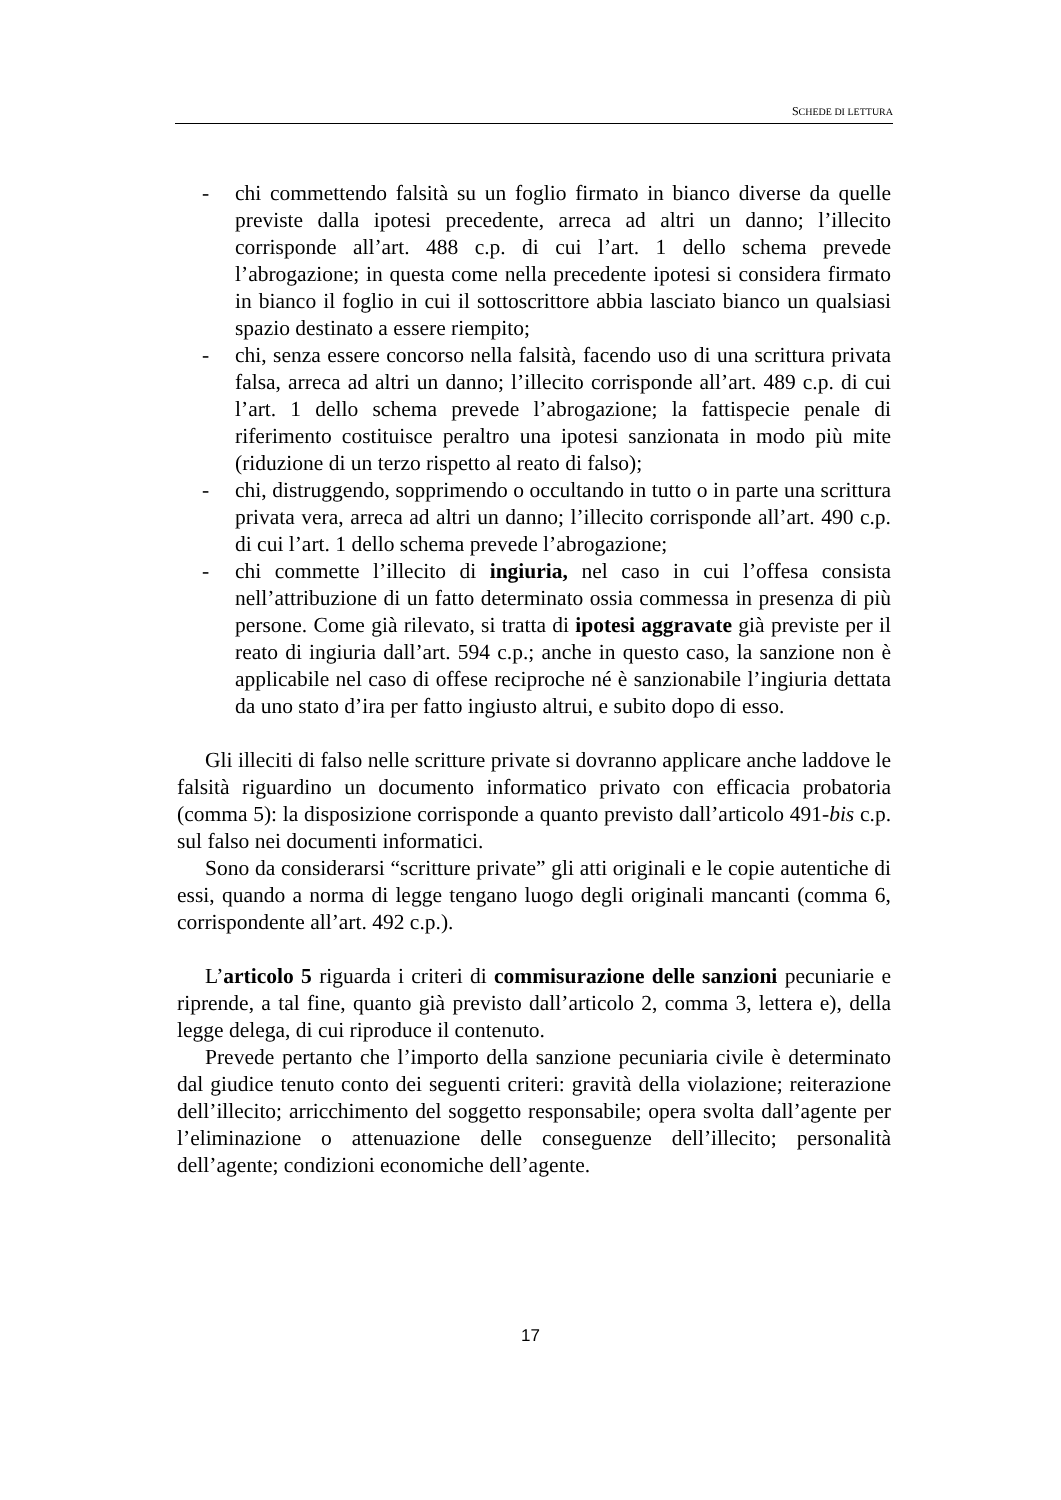SCHEDE DI LETTURA
- chi commettendo falsità su un foglio firmato in bianco diverse da quelle previste dalla ipotesi precedente, arreca ad altri un danno; l’illecito corrisponde all’art. 488 c.p. di cui l’art. 1 dello schema prevede l’abrogazione; in questa come nella precedente ipotesi si considera firmato in bianco il foglio in cui il sottoscrittore abbia lasciato bianco un qualsiasi spazio destinato a essere riempito;
- chi, senza essere concorso nella falsità, facendo uso di una scrittura privata falsa, arreca ad altri un danno; l’illecito corrisponde all’art. 489 c.p. di cui l’art. 1 dello schema prevede l’abrogazione; la fattispecie penale di riferimento costituisce peraltro una ipotesi sanzionata in modo più mite (riduzione di un terzo rispetto al reato di falso);
- chi, distruggendo, sopprimendo o occultando in tutto o in parte una scrittura privata vera, arreca ad altri un danno; l’illecito corrisponde all’art. 490 c.p. di cui l’art. 1 dello schema prevede l’abrogazione;
- chi commette l’illecito di ingiuria, nel caso in cui l’offesa consista nell’attribuzione di un fatto determinato ossia commessa in presenza di più persone. Come già rilevato, si tratta di ipotesi aggravate già previste per il reato di ingiuria dall’art. 594 c.p.; anche in questo caso, la sanzione non è applicabile nel caso di offese reciproche né è sanzionabile l’ingiuria dettata da uno stato d’ira per fatto ingiusto altrui, e subito dopo di esso.
Gli illeciti di falso nelle scritture private si dovranno applicare anche laddove le falsità riguardino un documento informatico privato con efficacia probatoria (comma 5): la disposizione corrisponde a quanto previsto dall’articolo 491-bis c.p. sul falso nei documenti informatici.
Sono da considerarsi “scritture private” gli atti originali e le copie autentiche di essi, quando a norma di legge tengano luogo degli originali mancanti (comma 6, corrispondente all’art. 492 c.p.).
L’articolo 5 riguarda i criteri di commisurazione delle sanzioni pecuniarie e riprende, a tal fine, quanto già previsto dall’articolo 2, comma 3, lettera e), della legge delega, di cui riproduce il contenuto.
Prevede pertanto che l’importo della sanzione pecuniaria civile è determinato dal giudice tenuto conto dei seguenti criteri: gravità della violazione; reiterazione dell’illecito; arricchimento del soggetto responsabile; opera svolta dall’agente per l’eliminazione o attenuazione delle conseguenze dell’illecito; personalità dell’agente; condizioni economiche dell’agente.
17